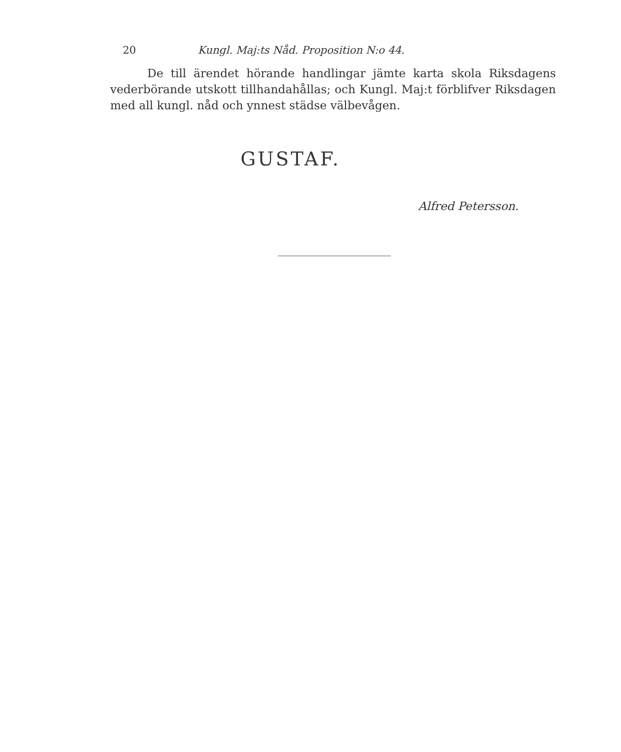20 Kungl. Maj:ts Nåd. Proposition N:o 44.
De till ärendet hörande handlingar jämte karta skola Riksdagens vederbörande utskott tillhandahållas; och Kungl. Maj:t förblifver Riksdagen med all kungl. nåd och ynnest städse välbevågen.
GUSTAF.
Alfred Petersson.